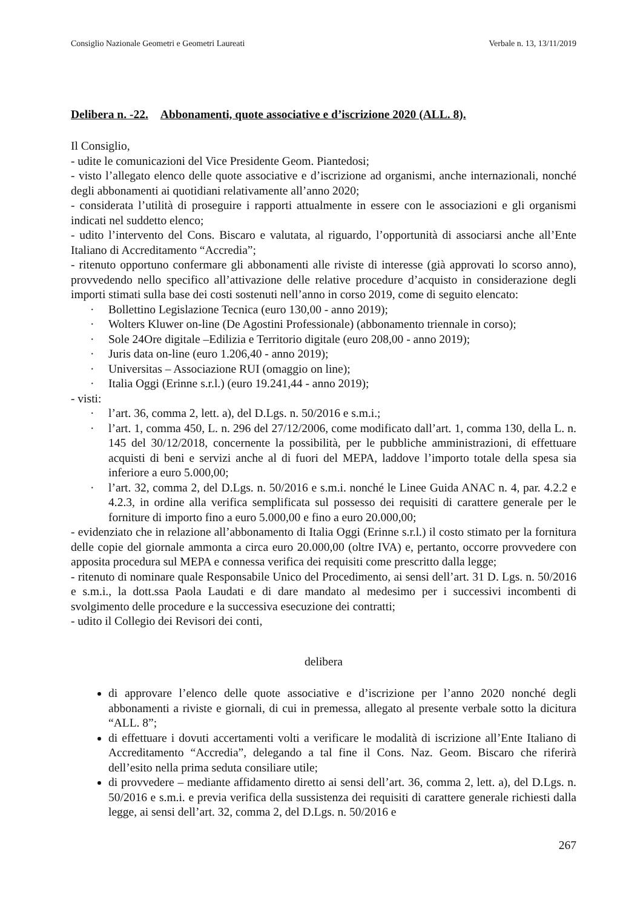Consiglio Nazionale Geometri e Geometri Laureati Verbale n. 13, 13/11/2019
Delibera n. -22. Abbonamenti, quote associative e d’iscrizione 2020 (ALL. 8).
Il Consiglio,
- udite le comunicazioni del Vice Presidente Geom. Piantedosi;
- visto l’allegato elenco delle quote associative e d’iscrizione ad organismi, anche internazionali, nonché degli abbonamenti ai quotidiani relativamente all’anno 2020;
- considerata l’utilità di proseguire i rapporti attualmente in essere con le associazioni e gli organismi indicati nel suddetto elenco;
- udito l’intervento del Cons. Biscaro e valutata, al riguardo, l’opportunità di associarsi anche all’Ente Italiano di Accreditamento “Accredia”;
- ritenuto opportuno confermare gli abbonamenti alle riviste di interesse (già approvati lo scorso anno), provvedendo nello specifico all’attivazione delle relative procedure d’acquisto in considerazione degli importi stimati sulla base dei costi sostenuti nell’anno in corso 2019, come di seguito elencato:
Bollettino Legislazione Tecnica (euro 130,00 - anno 2019);
Wolters Kluwer on-line (De Agostini Professionale) (abbonamento triennale in corso);
Sole 24Ore digitale –Edilizia e Territorio digitale (euro 208,00 - anno 2019);
Juris data on-line (euro 1.206,40 - anno 2019);
Universitas – Associazione RUI (omaggio on line);
Italia Oggi (Erinne s.r.l.) (euro 19.241,44 - anno 2019);
- visti:
l’art. 36, comma 2, lett. a), del D.Lgs. n. 50/2016 e s.m.i.;
l’art. 1, comma 450, L. n. 296 del 27/12/2006, come modificato dall’art. 1, comma 130, della L. n. 145 del 30/12/2018, concernente la possibilità, per le pubbliche amministrazioni, di effettuare acquisti di beni e servizi anche al di fuori del MEPA, laddove l’importo totale della spesa sia inferiore a euro 5.000,00;
l’art. 32, comma 2, del D.Lgs. n. 50/2016 e s.m.i. nonché le Linee Guida ANAC n. 4, par. 4.2.2 e 4.2.3, in ordine alla verifica semplificata sul possesso dei requisiti di carattere generale per le forniture di importo fino a euro 5.000,00 e fino a euro 20.000,00;
- evidenziato che in relazione all’abbonamento di Italia Oggi (Erinne s.r.l.) il costo stimato per la fornitura delle copie del giornale ammonta a circa euro 20.000,00 (oltre IVA) e, pertanto, occorre provvedere con apposita procedura sul MEPA e connessa verifica dei requisiti come prescritto dalla legge;
- ritenuto di nominare quale Responsabile Unico del Procedimento, ai sensi dell’art. 31 D. Lgs. n. 50/2016 e s.m.i., la dott.ssa Paola Laudati e di dare mandato al medesimo per i successivi incombenti di svolgimento delle procedure e la successiva esecuzione dei contratti;
- udito il Collegio dei Revisori dei conti,
delibera
di approvare l’elenco delle quote associative e d’iscrizione per l’anno 2020 nonché degli abbonamenti a riviste e giornali, di cui in premessa, allegato al presente verbale sotto la dicitura “ALL. 8”;
di effettuare i dovuti accertamenti volti a verificare le modalità di iscrizione all’Ente Italiano di Accreditamento “Accredia”, delegando a tal fine il Cons. Naz. Geom. Biscaro che riferirà dell’esito nella prima seduta consiliare utile;
di provvedere – mediante affidamento diretto ai sensi dell’art. 36, comma 2, lett. a), del D.Lgs. n. 50/2016 e s.m.i. e previa verifica della sussistenza dei requisiti di carattere generale richiesti dalla legge, ai sensi dell’art. 32, comma 2, del D.Lgs. n. 50/2016 e
267